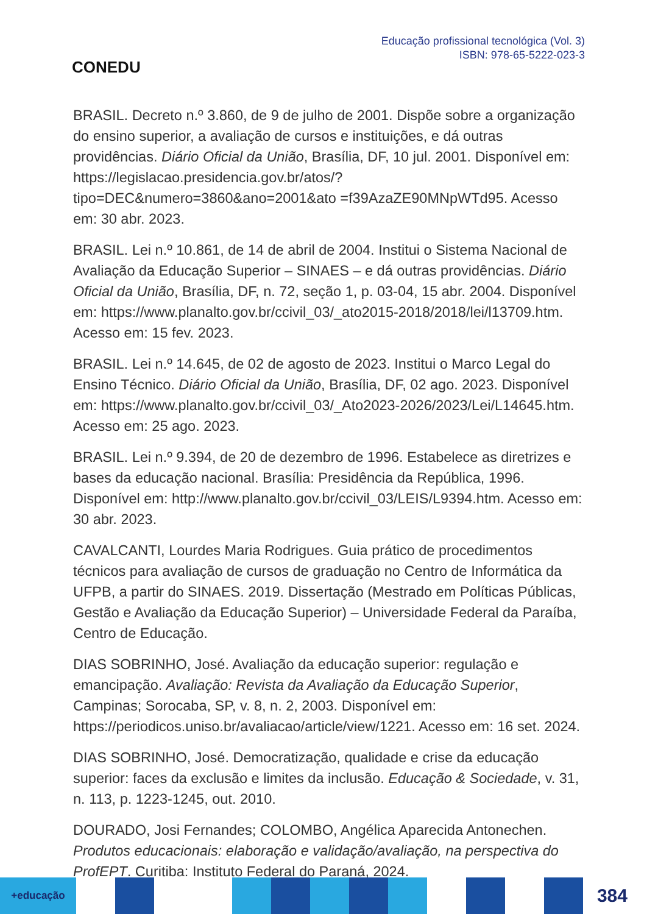CONEDU
Educação profissional tecnológica (Vol. 3)
ISBN: 978-65-5222-023-3
BRASIL. Decreto n.º 3.860, de 9 de julho de 2001. Dispõe sobre a organização do ensino superior, a avaliação de cursos e instituições, e dá outras providências. Diário Oficial da União, Brasília, DF, 10 jul. 2001. Disponível em: https://legislacao.presidencia.gov.br/atos/?tipo=DEC&numero=3860&ano=2001&ato =f39AzaZE90MNpWTd95. Acesso em: 30 abr. 2023.
BRASIL. Lei n.º 10.861, de 14 de abril de 2004. Institui o Sistema Nacional de Avaliação da Educação Superior – SINAES – e dá outras providências. Diário Oficial da União, Brasília, DF, n. 72, seção 1, p. 03-04, 15 abr. 2004. Disponível em: https://www.planalto.gov.br/ccivil_03/_ato2015-2018/2018/lei/l13709.htm. Acesso em: 15 fev. 2023.
BRASIL. Lei n.º 14.645, de 02 de agosto de 2023. Institui o Marco Legal do Ensino Técnico. Diário Oficial da União, Brasília, DF, 02 ago. 2023. Disponível em: https://www.planalto.gov.br/ccivil_03/_Ato2023-2026/2023/Lei/L14645.htm. Acesso em: 25 ago. 2023.
BRASIL. Lei n.º 9.394, de 20 de dezembro de 1996. Estabelece as diretrizes e bases da educação nacional. Brasília: Presidência da República, 1996. Disponível em: http://www.planalto.gov.br/ccivil_03/LEIS/L9394.htm. Acesso em: 30 abr. 2023.
CAVALCANTI, Lourdes Maria Rodrigues. Guia prático de procedimentos técnicos para avaliação de cursos de graduação no Centro de Informática da UFPB, a partir do SINAES. 2019. Dissertação (Mestrado em Políticas Públicas, Gestão e Avaliação da Educação Superior) – Universidade Federal da Paraíba, Centro de Educação.
DIAS SOBRINHO, José. Avaliação da educação superior: regulação e emancipação. Avaliação: Revista da Avaliação da Educação Superior, Campinas; Sorocaba, SP, v. 8, n. 2, 2003. Disponível em: https://periodicos.uniso.br/avaliacao/article/view/1221. Acesso em: 16 set. 2024.
DIAS SOBRINHO, José. Democratização, qualidade e crise da educação superior: faces da exclusão e limites da inclusão. Educação & Sociedade, v. 31, n. 113, p. 1223-1245, out. 2010.
DOURADO, Josi Fernandes; COLOMBO, Angélica Aparecida Antonechen. Produtos educacionais: elaboração e validação/avaliação, na perspectiva do ProfEPT. Curitiba: Instituto Federal do Paraná, 2024.
+educação
384